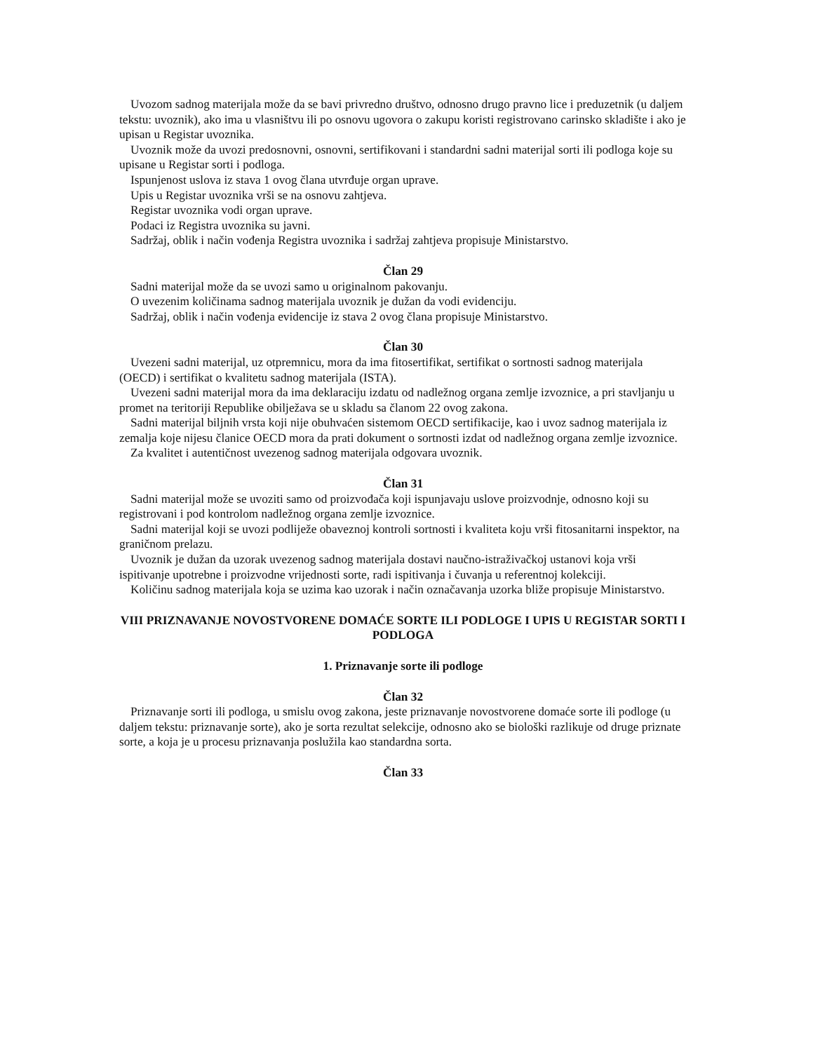Uvozom sadnog materijala može da se bavi privredno društvo, odnosno drugo pravno lice i preduzetnik (u daljem tekstu: uvoznik), ako ima u vlasništvu ili po osnovu ugovora o zakupu koristi registrovano carinsko skladište i ako je upisan u Registar uvoznika.
Uvoznik može da uvozi predosnovni, osnovni, sertifikovani i standardni sadni materijal sorti ili podloga koje su upisane u Registar sorti i podloga.
Ispunjenost uslova iz stava 1 ovog člana utvrđuje organ uprave.
Upis u Registar uvoznika vrši se na osnovu zahtjeva.
Registar uvoznika vodi organ uprave.
Podaci iz Registra uvoznika su javni.
Sadržaj, oblik i način vođenja Registra uvoznika i sadržaj zahtjeva propisuje Ministarstvo.
Član 29
Sadni materijal može da se uvozi samo u originalnom pakovanju.
O uvezenim količinama sadnog materijala uvoznik je dužan da vodi evidenciju.
Sadržaj, oblik i način vođenja evidencije iz stava 2 ovog člana propisuje Ministarstvo.
Član 30
Uvezeni sadni materijal, uz otpremnicu, mora da ima fitosertifikat, sertifikat o sortnosti sadnog materijala (OECD) i sertifikat o kvalitetu sadnog materijala (ISTA).
Uvezeni sadni materijal mora da ima deklaraciju izdatu od nadležnog organa zemlje izvoznice, a pri stavljanju u promet na teritoriji Republike obilježava se u skladu sa članom 22 ovog zakona.
Sadni materijal biljnih vrsta koji nije obuhvaćen sistemom OECD sertifikacije, kao i uvoz sadnog materijala iz zemalja koje nijesu članice OECD mora da prati dokument o sortnosti izdat od nadležnog organa zemlje izvoznice.
Za kvalitet i autentičnost uvezenog sadnog materijala odgovara uvoznik.
Član 31
Sadni materijal može se uvoziti samo od proizvođača koji ispunjavaju uslove proizvodnje, odnosno koji su registrovani i pod kontrolom nadležnog organa zemlje izvoznice.
Sadni materijal koji se uvozi podliježe obaveznoj kontroli sortnosti i kvaliteta koju vrši fitosanitarni inspektor, na graničnom prelazu.
Uvoznik je dužan da uzorak uvezenog sadnog materijala dostavi naučno-istraživačkoj ustanovi koja vrši ispitivanje upotrebne i proizvodne vrijednosti sorte, radi ispitivanja i čuvanja u referentnoj kolekciji.
Količinu sadnog materijala koja se uzima kao uzorak i način označavanja uzorka bliže propisuje Ministarstvo.
VIII PRIZNAVANJE NOVOSTVORENE DOMAĆE SORTE ILI PODLOGE I UPIS U REGISTAR SORTI I PODLOGA
1. Priznavanje sorte ili podloge
Član 32
Priznavanje sorti ili podloga, u smislu ovog zakona, jeste priznavanje novostvorene domaće sorte ili podloge (u daljem tekstu: priznavanje sorte), ako je sorta rezultat selekcije, odnosno ako se biološki razlikuje od druge priznate sorte, a koja je u procesu priznavanja poslužila kao standardna sorta.
Član 33